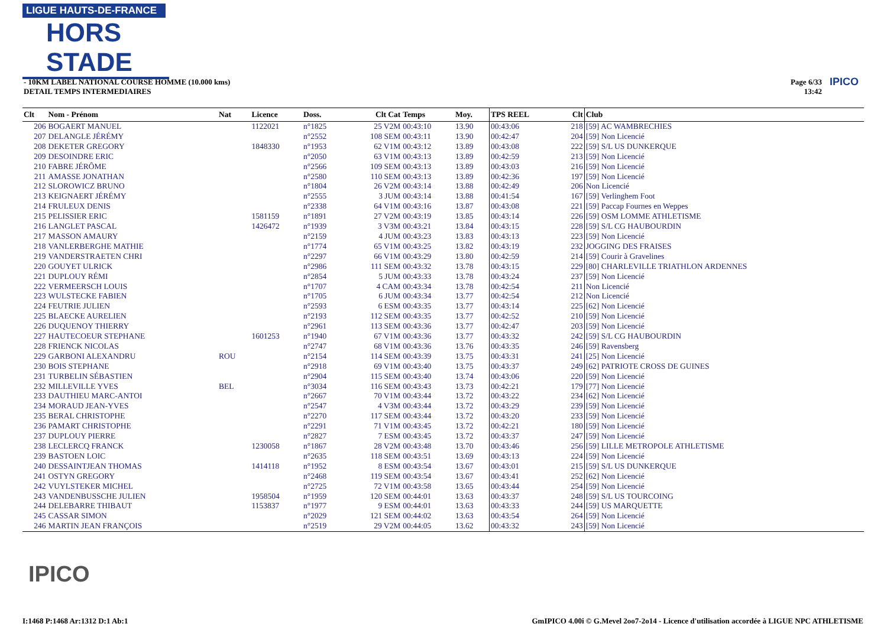LIGUE HAUTS-DE-FRANCE
HORS STADE
- 10KM LABEL NATIONAL COURSE HOMME (10.000 kms)
DETAIL TEMPS INTERMEDIAIRES
Page 6/33
13:42
IPICO
| Clt | Nom - Prénom | Nat | Licence | Doss. | Clt Cat | Temps | Moy. | TPS REEL | Clt | Club |
| --- | --- | --- | --- | --- | --- | --- | --- | --- | --- | --- |
| 206 | BOGAERT MANUEL | | 1122021 | n°1825 | 25 V2M | 00:43:10 | 13.90 | 00:43:06 | 218 | [59] AC WAMBRECHIES |
| 207 | DELANGLE JÉRÉMY | | | n°2552 | 108 SEM | 00:43:11 | 13.90 | 00:42:47 | 204 | [59] Non Licencié |
| 208 | DEKETER GREGORY | | 1848330 | n°1953 | 62 V1M | 00:43:12 | 13.89 | 00:43:08 | 222 | [59] S/L US DUNKERQUE |
| 209 | DESOINDRE ERIC | | | n°2050 | 63 V1M | 00:43:13 | 13.89 | 00:42:59 | 213 | [59] Non Licencié |
| 210 | FABRE JÉRÔME | | | n°2566 | 109 SEM | 00:43:13 | 13.89 | 00:43:03 | 216 | [59] Non Licencié |
| 211 | AMASSE JONATHAN | | | n°2580 | 110 SEM | 00:43:13 | 13.89 | 00:42:36 | 197 | [59] Non Licencié |
| 212 | SLOROWICZ BRUNO | | | n°1804 | 26 V2M | 00:43:14 | 13.88 | 00:42:49 | 206 | Non Licencié |
| 213 | KEIGNAERT JÉRÉMY | | | n°2555 | 3 JUM | 00:43:14 | 13.88 | 00:41:54 | 167 | [59] Verlinghem Foot |
| 214 | FRULEUX DENIS | | | n°2338 | 64 V1M | 00:43:16 | 13.87 | 00:43:08 | 221 | [59] Paccap Fournes en Weppes |
| 215 | PELISSIER ERIC | | 1581159 | n°1891 | 27 V2M | 00:43:19 | 13.85 | 00:43:14 | 226 | [59] OSM LOMME ATHLETISME |
| 216 | LANGLET PASCAL | | 1426472 | n°1939 | 3 V3M | 00:43:21 | 13.84 | 00:43:15 | 228 | [59] S/L CG HAUBOURDIN |
| 217 | MASSON AMAURY | | | n°2159 | 4 JUM | 00:43:23 | 13.83 | 00:43:13 | 223 | [59] Non Licencié |
| 218 | VANLERBERGHE MATHIE | | | n°1774 | 65 V1M | 00:43:25 | 13.82 | 00:43:19 | 232 | JOGGING DES FRAISES |
| 219 | VANDERSTRAETEN CHRI | | | n°2297 | 66 V1M | 00:43:29 | 13.80 | 00:42:59 | 214 | [59] Courir à Gravelines |
| 220 | GOUYET ULRICK | | | n°2986 | 111 SEM | 00:43:32 | 13.78 | 00:43:15 | 229 | [80] CHARLEVILLE TRIATHLON ARDENNES |
| 221 | DUPLOUY RÉMI | | | n°2854 | 5 JUM | 00:43:33 | 13.78 | 00:43:24 | 237 | [59] Non Licencié |
| 222 | VERMEERSCH LOUIS | | | n°1707 | 4 CAM | 00:43:34 | 13.78 | 00:42:54 | 211 | Non Licencié |
| 223 | WULSTECKE FABIEN | | | n°1705 | 6 JUM | 00:43:34 | 13.77 | 00:42:54 | 212 | Non Licencié |
| 224 | FEUTRIE JULIEN | | | n°2593 | 6 ESM | 00:43:35 | 13.77 | 00:43:14 | 225 | [62] Non Licencié |
| 225 | BLAECKE AURELIEN | | | n°2193 | 112 SEM | 00:43:35 | 13.77 | 00:42:52 | 210 | [59] Non Licencié |
| 226 | DUQUENOY THIERRY | | | n°2961 | 113 SEM | 00:43:36 | 13.77 | 00:42:47 | 203 | [59] Non Licencié |
| 227 | HAUTECOEUR STEPHANE | | 1601253 | n°1940 | 67 V1M | 00:43:36 | 13.77 | 00:43:32 | 242 | [59] S/L CG HAUBOURDIN |
| 228 | FRIENCK NICOLAS | | | n°2747 | 68 V1M | 00:43:36 | 13.76 | 00:43:35 | 246 | [59] Ravensberg |
| 229 | GARBONI ALEXANDRU | ROU | | n°2154 | 114 SEM | 00:43:39 | 13.75 | 00:43:31 | 241 | [25] Non Licencié |
| 230 | BOIS STEPHANE | | | n°2918 | 69 V1M | 00:43:40 | 13.75 | 00:43:37 | 249 | [62] PATRIOTE CROSS DE GUINES |
| 231 | TURBELIN SÉBASTIEN | | | n°2904 | 115 SEM | 00:43:40 | 13.74 | 00:43:06 | 220 | [59] Non Licencié |
| 232 | MILLEVILLE YVES | BEL | | n°3034 | 116 SEM | 00:43:43 | 13.73 | 00:42:21 | 179 | [77] Non Licencié |
| 233 | DAUTHIEU MARC-ANTOI | | | n°2667 | 70 V1M | 00:43:44 | 13.72 | 00:43:22 | 234 | [62] Non Licencié |
| 234 | MORAUD JEAN-YVES | | | n°2547 | 4 V3M | 00:43:44 | 13.72 | 00:43:29 | 239 | [59] Non Licencié |
| 235 | BERAL CHRISTOPHE | | | n°2270 | 117 SEM | 00:43:44 | 13.72 | 00:43:20 | 233 | [59] Non Licencié |
| 236 | PAMART CHRISTOPHE | | | n°2291 | 71 V1M | 00:43:45 | 13.72 | 00:42:21 | 180 | [59] Non Licencié |
| 237 | DUPLOUY PIERRE | | | n°2827 | 7 ESM | 00:43:45 | 13.72 | 00:43:37 | 247 | [59] Non Licencié |
| 238 | LECLERCQ FRANCK | | 1230058 | n°1867 | 28 V2M | 00:43:48 | 13.70 | 00:43:46 | 256 | [59] LILLE METROPOLE ATHLETISME |
| 239 | BASTOEN LOIC | | | n°2635 | 118 SEM | 00:43:51 | 13.69 | 00:43:13 | 224 | [59] Non Licencié |
| 240 | DESSAINTJEAN THOMAS | | 1414118 | n°1952 | 8 ESM | 00:43:54 | 13.67 | 00:43:01 | 215 | [59] S/L US DUNKERQUE |
| 241 | OSTYN GREGORY | | | n°2468 | 119 SEM | 00:43:54 | 13.67 | 00:43:41 | 252 | [62] Non Licencié |
| 242 | VUYLSTEKER MICHEL | | | n°2725 | 72 V1M | 00:43:58 | 13.65 | 00:43:44 | 254 | [59] Non Licencié |
| 243 | VANDENBUSSCHE JULIEN | | 1958504 | n°1959 | 120 SEM | 00:44:01 | 13.63 | 00:43:37 | 248 | [59] S/L US TOURCOING |
| 244 | DELEBARRE THIBAUT | | 1153837 | n°1977 | 9 ESM | 00:44:01 | 13.63 | 00:43:33 | 244 | [59] US MARQUETTE |
| 245 | CASSAR SIMON | | | n°2029 | 121 SEM | 00:44:02 | 13.63 | 00:43:54 | 264 | [59] Non Licencié |
| 246 | MARTIN JEAN FRANÇOIS | | | n°2519 | 29 V2M | 00:44:05 | 13.62 | 00:43:32 | 243 | [59] Non Licencié |
IPICO
I:1468 P:1468 Ar:1312 D:1 Ab:1
GmIPICO 4.00i © G.Mevel 2oo7-2o14 - Licence d'utilisation accordée à LIGUE NPC ATHLETISME